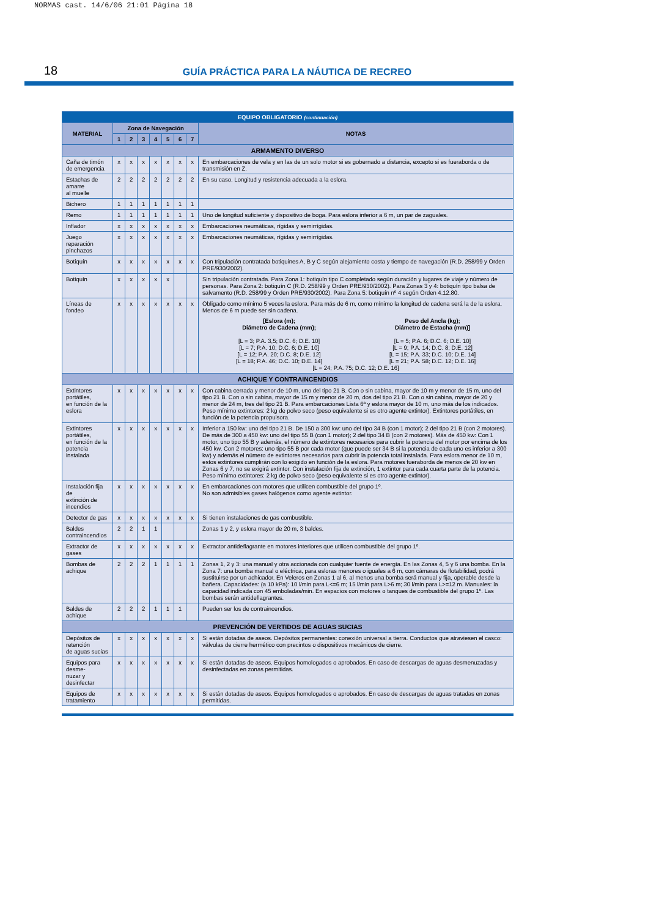NORMAS cast. 14/6/06 21:01 Página 18
18 GUÍA PRÁCTICA PARA LA NÁUTICA DE RECREO
| EQUIPO OBLIGATORIO (continuación) | | | | | | | | |
| --- | --- | --- | --- | --- | --- | --- | --- | --- |
| MATERIAL | Zona de Navegación | | | | | | | NOTAS |
| | 1 | 2 | 3 | 4 | 5 | 6 | 7 | |
| ARMAMENTO DIVERSO | | | | | | | | |
| Caña de timón de emergencia | x | x | x | x | x | x | x | En embarcaciones de vela y en las de un solo motor si es gobernado a distancia, excepto si es fueraborda o de transmisión en Z. |
| Estachas de amarre al muelle | 2 | 2 | 2 | 2 | 2 | 2 | 2 | En su caso. Longitud y resistencia adecuada a la eslora. |
| Bichero | 1 | 1 | 1 | 1 | 1 | 1 | 1 | |
| Remo | 1 | 1 | 1 | 1 | 1 | 1 | 1 | Uno de longitud suficiente y dispositivo de boga. Para eslora inferior a 6 m, un par de zaguales. |
| Inflador | x | x | x | x | x | x | x | Embarcaciones neumáticas, rígidas y semirrígidas. |
| Juego reparación pinchazos | x | x | x | x | x | x | x | Embarcaciones neumáticas, rígidas y semirrígidas. |
| Botiquín | x | x | x | x | x | x | x | Con tripulación contratada botiquines A, B y C según alejamiento costa y tiempo de navegación (R.D. 258/99 y Orden PRE/930/2002). |
| Botiquín | x | x | x | x | x | | | Sin tripulación contratada. Para Zona 1: botiquín tipo C completado según duración y lugares de viaje y número de personas. Para Zona 2: botiquín C (R.D. 258/99 y Orden PRE/930/2002). Para Zonas 3 y 4: botiquín tipo balsa de salvamento (R.D. 258/99 y Orden PRE/930/2002). Para Zona 5: botiquín nº 4 según Orden 4.12.80. |
| Líneas de fondeo | x | x | x | x | x | x | x | Obligado como mínimo 5 veces la eslora. Para más de 6 m, como mínimo la longitud de cadena será la de la eslora. Menos de 6 m puede ser sin cadena. [Eslora (m); Diámetro de Cadena (mm); [L = 3; P.A. 3,5; D.C. 6; D.E. 10] [L = 7; P.A. 10; D.C. 6; D.E. 10] [L = 12; P.A. 20; D.C. 8; D.E. 12] [L = 18; P.A. 46; D.C. 10; D.E. 14] Peso del Ancla (kg); Diámetro de Estacha (mm)] [L = 5; P.A. 6; D.C. 6; D.E. 10] [L = 9; P.A. 14; D.C. 8; D.E. 12] [L = 15; P.A. 33; D.C. 10; D.E. 14] [L = 21; P.A. 58; D.C. 12; D.E. 16] [L = 24; P.A. 75; D.C. 12; D.E. 16] |
| ACHIQUE Y CONTRAINCENDIOS | | | | | | | | |
| Extintores portátiles, en función de la eslora | x | x | x | x | x | x | x | Con cabina cerrada y menor de 10 m, uno del tipo 21 B. Con o sin cabina, mayor de 10 m y menor de 15 m, uno del tipo 21 B. Con o sin cabina, mayor de 15 m y menor de 20 m, dos del tipo 21 B. Con o sin cabina, mayor de 20 y menor de 24 m, tres del tipo 21 B. Para embarcaciones Lista 6ª y eslora mayor de 10 m, uno más de los indicados. Peso mínimo extintores: 2 kg de polvo seco (peso equivalente si es otro agente extintor). Extintores portátiles, en función de la potencia propulsora. |
| Extintores portátiles, en función de la potencia instalada | x | x | x | x | x | x | x | Inferior a 150 kw: uno del tipo 21 B. De 150 a 300 kw: uno del tipo 34 B (con 1 motor); 2 del tipo 21 B (con 2 motores). De más de 300 a 450 kw: uno del tipo 55 B (con 1 motor); 2 del tipo 34 B (con 2 motores). Más de 450 kw: Con 1 motor, uno tipo 55 B y además, el número de extintores necesarios para cubrir la potencia del motor por encima de los 450 kw. Con 2 motores: uno tipo 55 B por cada motor (que puede ser 34 B si la potencia de cada uno es inferior a 300 kw) y además el número de extintores necesarios para cubrir la potencia total instalada. Para eslora menor de 10 m, estos extintores cumplirán con lo exigido en función de la eslora. Para motores fueraborda de menos de 20 kw en Zonas 6 y 7, no se exigirá extintor. Con instalación fija de extinción, 1 extintor para cada cuarta parte de la potencia. Peso mínimo extintores: 2 kg de polvo seco (peso equivalente si es otro agente extintor). |
| Instalación fija de extinción de incendios | x | x | x | x | x | x | x | En embarcaciones con motores que utilicen combustible del grupo 1º. No son admisibles gases halógenos como agente extintor. |
| Detector de gas | x | x | x | x | x | x | x | Si tienen instalaciones de gas combustible. |
| Baldes contraincendios | 2 | 2 | 1 | 1 | | | | Zonas 1 y 2, y eslora mayor de 20 m, 3 baldes. |
| Extractor de gases | x | x | x | x | x | x | x | Extractor antideflagrante en motores interiores que utilicen combustible del grupo 1º. |
| Bombas de achique | 2 | 2 | 2 | 1 | 1 | 1 | 1 | Zonas 1, 2 y 3: una manual y otra accionada con cualquier fuente de energía. En las Zonas 4, 5 y 6 una bomba. En la Zona 7: una bomba manual o eléctrica, para esloras menores o iguales a 6 m, con cámaras de flotabilidad, podrá sustituirse por un achicador. En Veleros en Zonas 1 al 6, al menos una bomba será manual y fija, operable desde la bañera. Capacidades: (a 10 kPa): 10 l/min para L<=6 m; 15 l/min para L>6 m; 30 l/min para L>=12 m. Manuales: la capacidad indicada con 45 emboladas/min. En espacios con motores o tanques de combustible del grupo 1º. Las bombas serán antideflagrantes. |
| Baldes de achique | 2 | 2 | 2 | 1 | 1 | 1 | | Pueden ser los de contraincendios. |
| PREVENCIÓN DE VERTIDOS DE AGUAS SUCIAS | | | | | | | | |
| Depósitos de retención de aguas sucias | x | x | x | x | x | x | x | Si están dotadas de aseos. Depósitos permanentes: conexión universal a tierra. Conductos que atraviesen el casco: válvulas de cierre hermético con precintos o dispositivos mecánicos de cierre. |
| Equipos para desme- nuzar y desinfectar | x | x | x | x | x | x | x | Si están dotadas de aseos. Equipos homologados o aprobados. En caso de descargas de aguas desmenuzadas y desinfectadas en zonas permitidas. |
| Equipos de tratamiento | x | x | x | x | x | x | x | Si están dotadas de aseos. Equipos homologados o aprobados. En caso de descargas de aguas tratadas en zonas permitidas. |